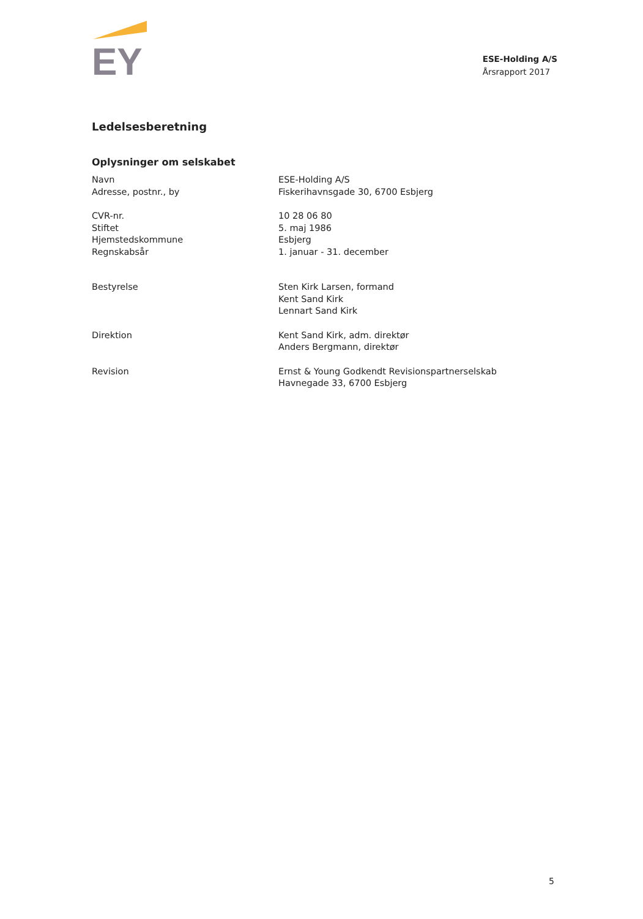EY
ESE-Holding A/S
Årsrapport 2017
Ledelsesberetning
Oplysninger om selskabet
Navn
Adresse, postnr., by
ESE-Holding A/S
Fiskerihavnsgade 30, 6700 Esbjerg
CVR-nr.
Stiftet
Hjemstedskommune
Regnskabsår
10 28 06 80
5. maj 1986
Esbjerg
1. januar - 31. december
Bestyrelse Sten Kirk Larsen, formand
Kent Sand Kirk
Lennart Sand Kirk
Direktion Kent Sand Kirk, adm. direktør
Anders Bergmann, direktør
Revision Ernst & Young Godkendt Revisionspartnerselskab
Havnegade 33, 6700 Esbjerg
5